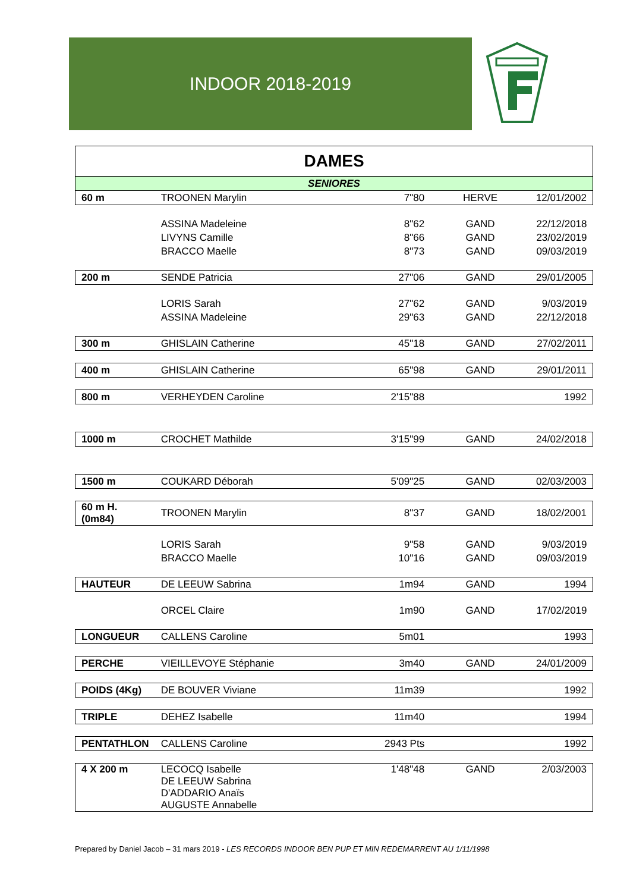INDOOR 2018-2019
| DAMES | | | | |
| SENIORES | | | | |
| 60 m | TROONEN Marylin | 7"80 | HERVE | 12/01/2002 |
| | ASSINA Madeleine | 8"62 | GAND | 22/12/2018 |
| | LIVYNS Camille | 8"66 | GAND | 23/02/2019 |
| | BRACCO Maelle | 8"73 | GAND | 09/03/2019 |
| 200 m | SENDE Patricia | 27"06 | GAND | 29/01/2005 |
| | LORIS Sarah | 27"62 | GAND | 9/03/2019 |
| | ASSINA Madeleine | 29"63 | GAND | 22/12/2018 |
| 300 m | GHISLAIN Catherine | 45"18 | GAND | 27/02/2011 |
| 400 m | GHISLAIN Catherine | 65"98 | GAND | 29/01/2011 |
| 800 m | VERHEYDEN Caroline | 2'15"88 | | 1992 |
| 1000 m | CROCHET Mathilde | 3'15"99 | GAND | 24/02/2018 |
| 1500 m | COUKARD Déborah | 5'09"25 | GAND | 02/03/2003 |
| 60 m H. (0m84) | TROONEN Marylin | 8"37 | GAND | 18/02/2001 |
| | LORIS Sarah | 9"58 | GAND | 9/03/2019 |
| | BRACCO Maelle | 10"16 | GAND | 09/03/2019 |
| HAUTEUR | DE LEEUW Sabrina | 1m94 | GAND | 1994 |
| | ORCEL Claire | 1m90 | GAND | 17/02/2019 |
| LONGUEUR | CALLENS Caroline | 5m01 | | 1993 |
| PERCHE | VIEILLEVOYE Stéphanie | 3m40 | GAND | 24/01/2009 |
| POIDS (4Kg) | DE BOUVER Viviane | 11m39 | | 1992 |
| TRIPLE | DEHEZ Isabelle | 11m40 | | 1994 |
| PENTATHLON | CALLENS Caroline | 2943 Pts | | 1992 |
| 4 X 200 m | LECOCQ Isabelle DE LEEUW Sabrina D'ADDARIO Anaïs AUGUSTE Annabelle | 1'48"48 | GAND | 2/03/2003 |
Prepared by Daniel Jacob – 31 mars 2019 - LES RECORDS INDOOR BEN PUP ET MIN REDEMARRENT AU 1/11/1998